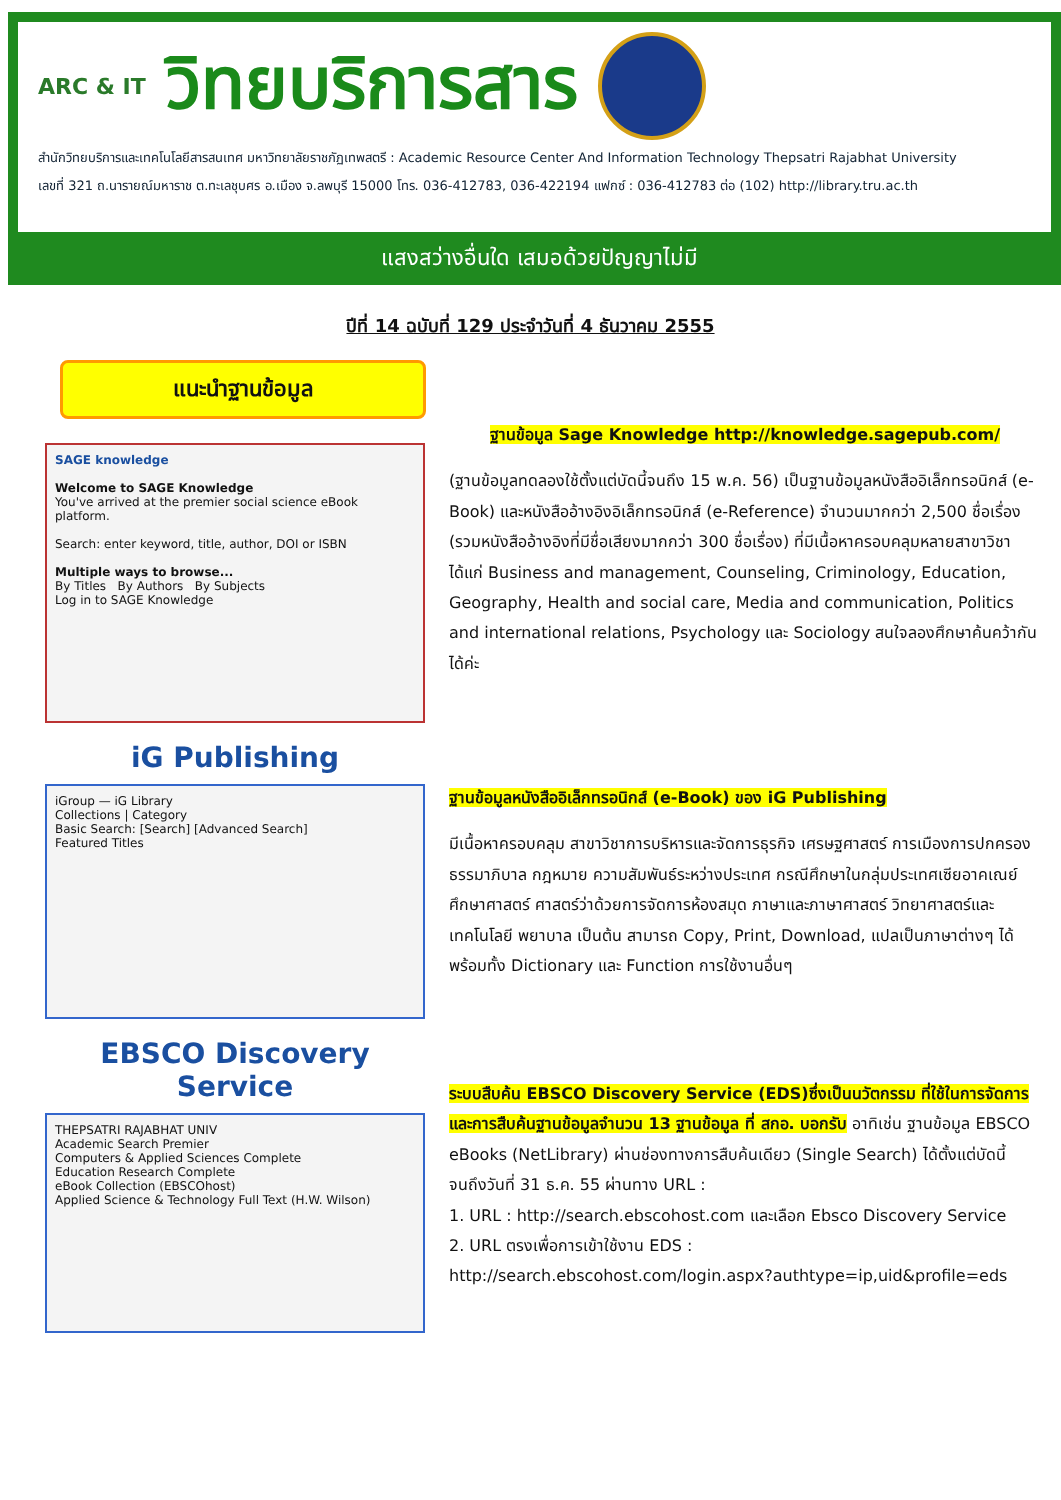ARC & IT
วิทยบริการสาร
สำนักวิทยบริการและเทคโนโลยีสารสนเทศ มหาวิทยาลัยราชภัฏเทพสตรี : Academic Resource Center And Information Technology Thepsatri Rajabhat University
เลขที่ 321 ถ.นารายณ์มหาราช ต.ทะเลชุบศร อ.เมือง จ.ลพบุรี 15000 โทร. 036-412783, 036-422194 แฟกซ์ : 036-412783 ต่อ (102) http://library.tru.ac.th
แสงสว่างอื่นใด เสมอด้วยปัญญาไม่มี
ปีที่ 14 ฉบับที่ 129 ประจำวันที่ 4 ธันวาคม 2555
แนะนำฐานข้อมูล
SAGE knowledge
Welcome to SAGE Knowledge
You've arrived at the premier social science eBook platform.
Search: enter keyword, title, author, DOI or ISBN
Multiple ways to browse...
By Titles By Authors By Subjects
Log in to SAGE Knowledge
ฐานข้อมูล Sage Knowledge http://knowledge.sagepub.com/
(ฐานข้อมูลทดลองใช้ตั้งแต่บัดนี้จนถึง 15 พ.ค. 56) เป็นฐานข้อมูลหนังสืออิเล็กทรอนิกส์ (e-Book) และหนังสืออ้างอิงอิเล็กทรอนิกส์ (e-Reference) จำนวนมากกว่า 2,500 ชื่อเรื่อง (รวมหนังสืออ้างอิงที่มีชื่อเสียงมากกว่า 300 ชื่อเรื่อง) ที่มีเนื้อหาครอบคลุมหลายสาขาวิชา ได้แก่ Business and management, Counseling, Criminology, Education, Geography, Health and social care, Media and communication, Politics and international relations, Psychology และ Sociology สนใจลองศึกษาค้นคว้ากันได้ค่ะ
iG Publishing
iGroup — iG Library
Collections | Category
Basic Search: [Search] [Advanced Search]
Featured Titles
ฐานข้อมูลหนังสืออิเล็กทรอนิกส์ (e-Book) ของ iG Publishing
มีเนื้อหาครอบคลุม สาขาวิชาการบริหารและจัดการธุรกิจ เศรษฐศาสตร์ การเมืองการปกครอง ธรรมาภิบาล กฎหมาย ความสัมพันธ์ระหว่างประเทศ กรณีศึกษาในกลุ่มประเทศเซียอาคเณย์ ศึกษาศาสตร์ ศาสตร์ว่าด้วยการจัดการห้องสมุด ภาษาและภาษาศาสตร์ วิทยาศาสตร์และเทคโนโลยี พยาบาล เป็นต้น สามารถ Copy, Print, Download, แปลเป็นภาษาต่างๆ ได้ พร้อมทั้ง Dictionary และ Function การใช้งานอื่นๆ
EBSCO Discovery Service
THEPSATRI RAJABHAT UNIV
Academic Search Premier
Computers & Applied Sciences Complete
Education Research Complete
eBook Collection (EBSCOhost)
Applied Science & Technology Full Text (H.W. Wilson)
ระบบสืบค้น EBSCO Discovery Service (EDS)ซึ่งเป็นนวัตกรรม ที่ใช้ในการจัดการและการสืบค้นฐานข้อมูลจำนวน 13 ฐานข้อมูล ที่ สกอ. บอกรับ อาทิเช่น ฐานข้อมูล EBSCO eBooks (NetLibrary) ผ่านช่องทางการสืบค้นเดียว (Single Search) ได้ตั้งแต่บัดนี้จนถึงวันที่ 31 ธ.ค. 55 ผ่านทาง URL :
1. URL : http://search.ebscohost.com และเลือก Ebsco Discovery Service
2. URL ตรงเพื่อการเข้าใช้งาน EDS :
http://search.ebscohost.com/login.aspx?authtype=ip,uid&profile=eds